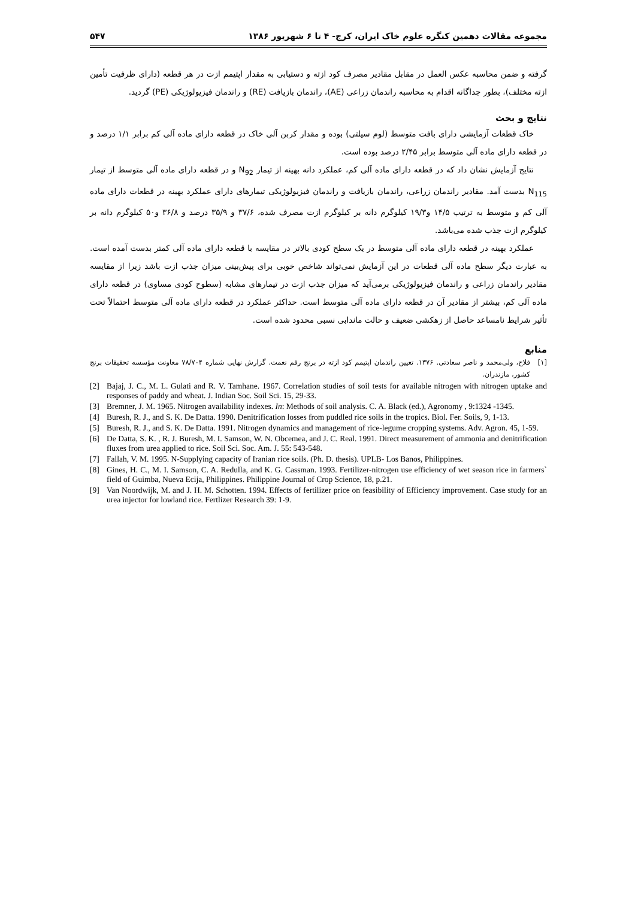مجموعه مقالات دهمین کنگره علوم خاک ایران، کرج- ۴ تا ۶ شهریور ۱۳۸۶ ۵۴۷
گرفته و ضمن محاسبه عکس العمل در مقابل مقادیر مصرف کود ازته و دستیابی به مقدار اپتیمم ازت در هر قطعه (دارای ظرفیت تأمین ازته مختلف)، بطور جداگانه اقدام به محاسبه راندمان زراعی (AE)، راندمان بازیافت (RE) و راندمان فیزیولوژیکی (PE) گردید.
نتایج و بحث
خاک قطعات آزمایشی دارای بافت متوسط (لوم سیلتی) بوده و مقدار کربن آلی خاک در قطعه دارای ماده آلی کم برابر ۱/۱ درصد و در قطعه دارای ماده آلی متوسط برابر ۲/۴۵ درصد بوده است.
نتایج آزمایش نشان داد که در قطعه دارای ماده آلی کم، عملکرد دانه بهینه از تیمار N<sub>92</sub> و در قطعه دارای ماده آلی متوسط از تیمار N<sub>115</sub> بدست آمد. مقادیر راندمان زراعی، راندمان بازیافت و راندمان فیزیولوژیکی تیمارهای دارای عملکرد بهینه در قطعات دارای ماده آلی کم و متوسط به ترتیب ۱۴/۵ و۱۹/۳ کیلوگرم دانه بر کیلوگرم ازت مصرف شده، ۳۷/۶ و ۳۵/۹ درصد و ۳۶/۸ و۵۰ کیلوگرم دانه بر کیلوگرم ازت جذب شده می‌باشد.
عملکرد بهینه در قطعه دارای ماده آلی متوسط در یک سطح کودی بالاتر در مقایسه با قطعه دارای ماده آلی کمتر بدست آمده است. به عبارت دیگر سطح ماده آلی قطعات در این آزمایش نمی‌تواند شاخص خوبی برای پیش‌بینی میزان جذب ازت باشد زیرا از مقایسه مقادیر راندمان زراعی و راندمان فیزیولوژیکی برمی‌آید که میزان جذب ازت در تیمارهای مشابه (سطوح کودی مساوی) در قطعه دارای ماده آلی کم، بیشتر از مقادیر آن در قطعه دارای ماده آلی متوسط است. حداکثر عملکرد در قطعه دارای ماده آلی متوسط احتمالاً تحت تأثیر شرایط نامساعد حاصل از زهکشی ضعیف و حالت ماندابی نسبی محدود شده است.
منابع
[۱] فلاح، ولی‌محمد و ناصر سعادتی. ۱۳۷۶. تعیین راندمان اپتیمم کود ازته در برنج رقم نعمت. گزارش نهایی شماره ۷۸/۷۰۴ معاونت مؤسسه تحقیقات برنج کشور، مازندران.
[2] Bajaj, J. C., M. L. Gulati and R. V. Tamhane. 1967. Correlation studies of soil tests for available nitrogen with nitrogen uptake and responses of paddy and wheat. J. Indian Soc. Soil Sci. 15, 29-33.
[3] Bremner, J. M. 1965. Nitrogen availability indexes. In: Methods of soil analysis. C. A. Black (ed.), Agronomy , 9:1324 -1345.
[4] Buresh, R. J., and S. K. De Datta. 1990. Denitrification losses from puddled rice soils in the tropics. Biol. Fer. Soils, 9, 1-13.
[5] Buresh, R. J., and S. K. De Datta. 1991. Nitrogen dynamics and management of rice-legume cropping systems. Adv. Agron. 45, 1-59.
[6] De Datta, S. K. , R. J. Buresh, M. I. Samson, W. N. Obcemea, and J. C. Real. 1991. Direct measurement of ammonia and denitrification fluxes from urea applied to rice. Soil Sci. Soc. Am. J. 55: 543-548.
[7] Fallah, V. M. 1995. N-Supplying capacity of Iranian rice soils. (Ph. D. thesis). UPLB- Los Banos, Philippines.
[8] Gines, H. C., M. I. Samson, C. A. Redulla, and K. G. Cassman. 1993. Fertilizer-nitrogen use efficiency of wet season rice in farmers` field of Guimba, Nueva Ecija, Philippines. Philippine Journal of Crop Science, 18, p.21.
[9] Van Noordwijk, M. and J. H. M. Schotten. 1994. Effects of fertilizer price on feasibility of Efficiency improvement. Case study for an urea injector for lowland rice. Fertlizer Research 39: 1-9.